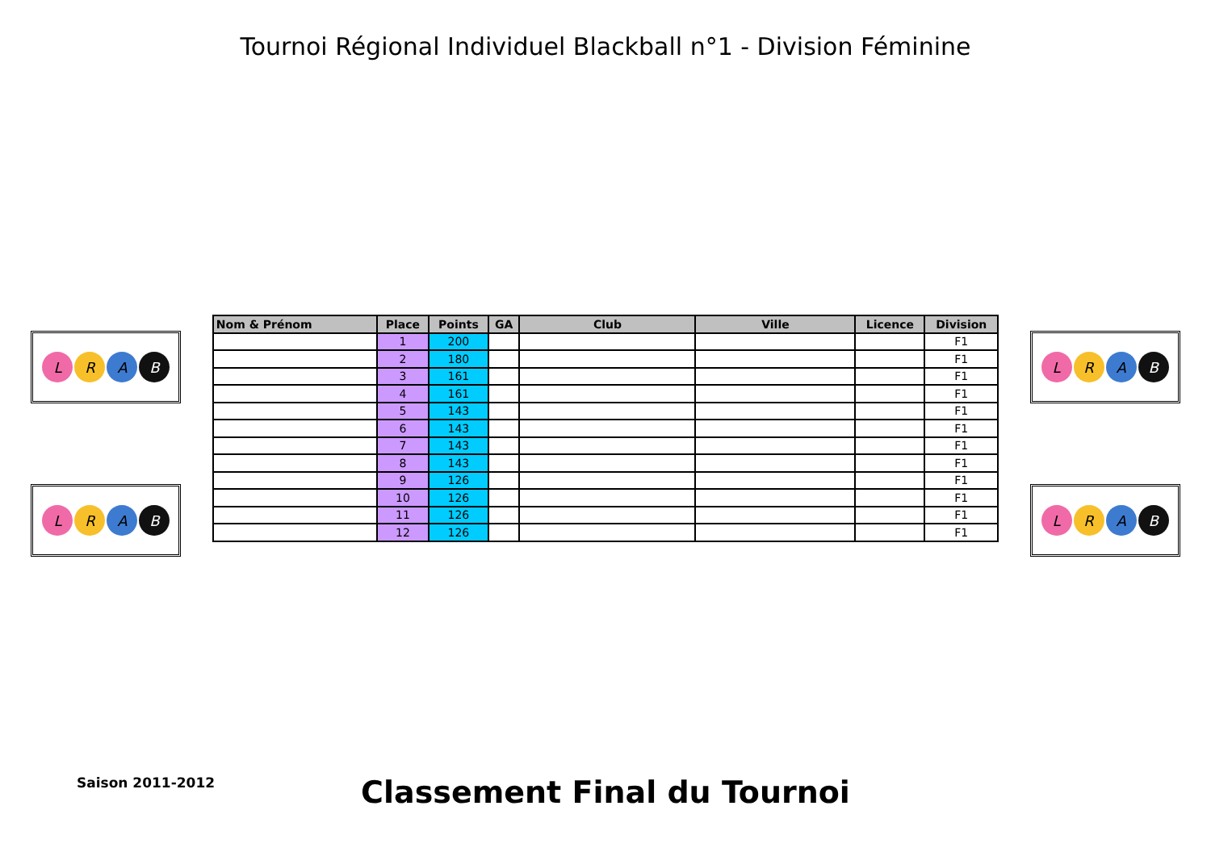Tournoi Régional Individuel Blackball n°1 - Division Féminine
LRAB
LRAB
| Nom & Prénom | Place | Points | GA | Club | Ville | Licence | Division |
| --- | --- | --- | --- | --- | --- | --- | --- |
| | 1 | 200 | | | | | F1 |
| | 2 | 180 | | | | | F1 |
| | 3 | 161 | | | | | F1 |
| | 4 | 161 | | | | | F1 |
| | 5 | 143 | | | | | F1 |
| | 6 | 143 | | | | | F1 |
| | 7 | 143 | | | | | F1 |
| | 8 | 143 | | | | | F1 |
| | 9 | 126 | | | | | F1 |
| | 10 | 126 | | | | | F1 |
| | 11 | 126 | | | | | F1 |
| | 12 | 126 | | | | | F1 |
LRAB
LRAB
Saison 2011-2012
Classement Final du Tournoi